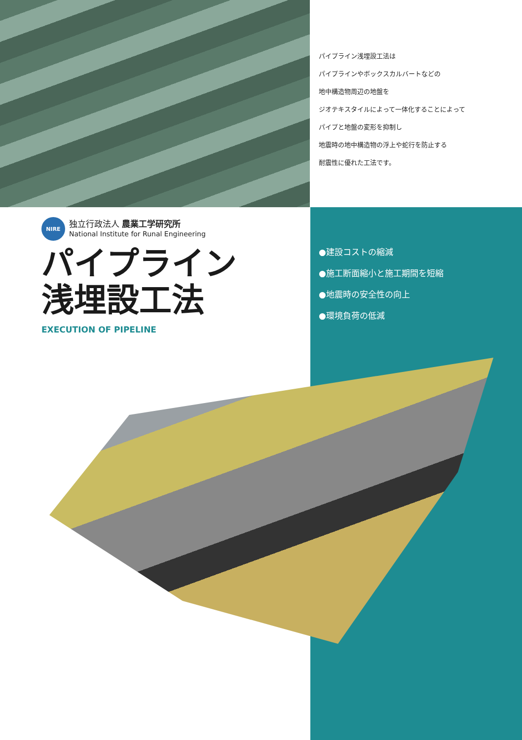パイプライン浅埋設工法は
パイプラインやボックスカルバートなどの
地中構造物周辺の地盤を
ジオテキスタイルによって一体化することによって
パイプと地盤の変形を抑制し
地震時の地中構造物の浮上や蛇行を防止する
耐震性に優れた工法です。
NIRE
独立行政法人 農業工学研究所
National Institute for Runal Engineering
パイプライン
浅埋設工法
EXECUTION OF PIPELINE
●建設コストの縮減
●施工断面縮小と施工期間を短縮
●地震時の安全性の向上
●環境負荷の低減